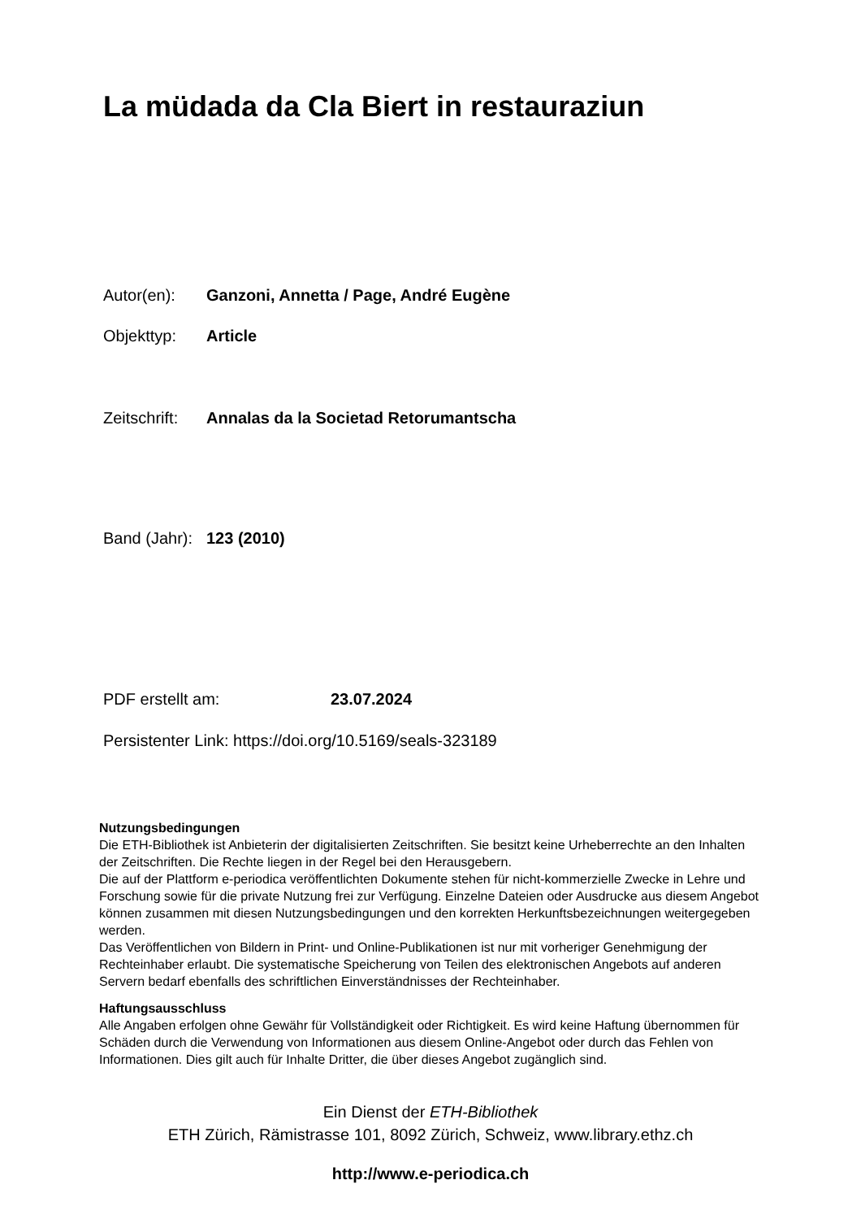La müdada da Cla Biert in restauraziun
Autor(en): Ganzoni, Annetta / Page, André Eugène
Objekttyp: Article
Zeitschrift: Annalas da la Societad Retorumantscha
Band (Jahr): 123 (2010)
PDF erstellt am: 23.07.2024
Persistenter Link: https://doi.org/10.5169/seals-323189
Nutzungsbedingungen
Die ETH-Bibliothek ist Anbieterin der digitalisierten Zeitschriften. Sie besitzt keine Urheberrechte an den Inhalten der Zeitschriften. Die Rechte liegen in der Regel bei den Herausgebern.
Die auf der Plattform e-periodica veröffentlichten Dokumente stehen für nicht-kommerzielle Zwecke in Lehre und Forschung sowie für die private Nutzung frei zur Verfügung. Einzelne Dateien oder Ausdrucke aus diesem Angebot können zusammen mit diesen Nutzungsbedingungen und den korrekten Herkunftsbezeichnungen weitergegeben werden.
Das Veröffentlichen von Bildern in Print- und Online-Publikationen ist nur mit vorheriger Genehmigung der Rechteinhaber erlaubt. Die systematische Speicherung von Teilen des elektronischen Angebots auf anderen Servern bedarf ebenfalls des schriftlichen Einverständnisses der Rechteinhaber.
Haftungsausschluss
Alle Angaben erfolgen ohne Gewähr für Vollständigkeit oder Richtigkeit. Es wird keine Haftung übernommen für Schäden durch die Verwendung von Informationen aus diesem Online-Angebot oder durch das Fehlen von Informationen. Dies gilt auch für Inhalte Dritter, die über dieses Angebot zugänglich sind.
Ein Dienst der ETH-Bibliothek
ETH Zürich, Rämistrasse 101, 8092 Zürich, Schweiz, www.library.ethz.ch
http://www.e-periodica.ch